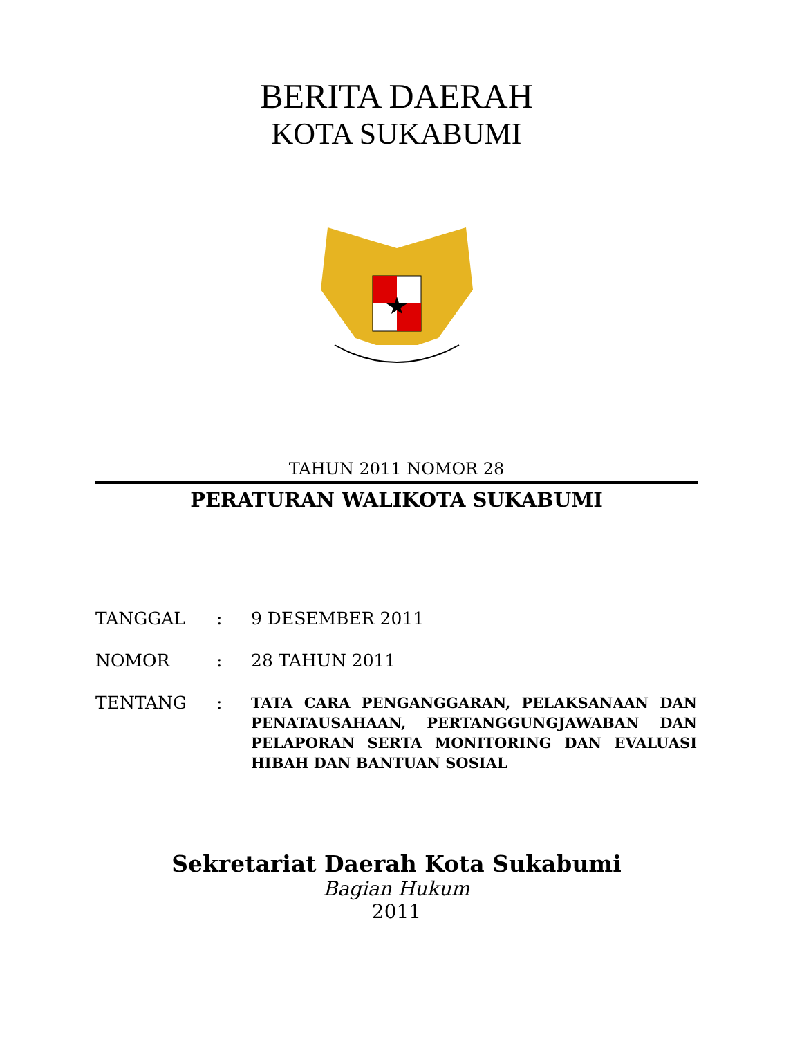BERITA DAERAH
KOTA SUKABUMI
TAHUN 2011 NOMOR 28
PERATURAN WALIKOTA SUKABUMI
| TANGGAL | : | 9 DESEMBER 2011 |
| NOMOR | : | 28 TAHUN 2011 |
| TENTANG | : | TATA CARA PENGANGGARAN, PELAKSANAAN DAN PENATAUSAHAAN, PERTANGGUNGJAWABAN DAN PELAPORAN SERTA MONITORING DAN EVALUASI HIBAH DAN BANTUAN SOSIAL |
Sekretariat Daerah Kota Sukabumi
Bagian Hukum
2011